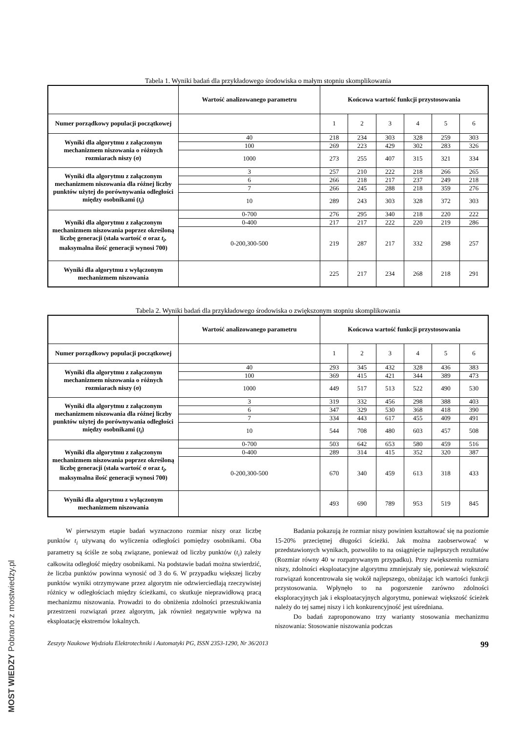MOST WIEDZY Pobrano z mostwiedzy.pl
Tabela 1. Wyniki badań dla przykładowego środowiska o małym stopniu skomplikowania
| | Wartość analizowanego parametru | Końcowa wartość funkcji przystosowania | | | | | |
| --- | --- | --- | --- | --- | --- | --- | --- |
| Numer porządkowy populacji początkowej | | 1 | 2 | 3 | 4 | 5 | 6 |
| Wyniki dla algorytmu z załączonym mechanizmem niszowania o różnych rozmiarach niszy (σ) | 40 | 218 | 234 | 303 | 328 | 259 | 303 |
| | 100 | 269 | 223 | 429 | 302 | 283 | 326 |
| | 1000 | 273 | 255 | 407 | 315 | 321 | 334 |
| Wyniki dla algorytmu z załączonym mechanizmem niszowania dla różnej liczby punktów użytej do porównywania odległości między osobnikami ( t<sub>i</sub> ) | 3 | 257 | 210 | 222 | 218 | 266 | 265 |
| | 6 | 266 | 218 | 217 | 237 | 249 | 218 |
| | 7 | 266 | 245 | 288 | 218 | 359 | 276 |
| | 10 | 289 | 243 | 303 | 328 | 372 | 303 |
| Wyniki dla algorytmu z załączonym mechanizmem niszowania poprzez określoną liczbę generacji (stała wartość σ oraz t<sub>i</sub> , maksymalna ilość generacji wynosi 700) | 0-700 | 276 | 295 | 340 | 218 | 220 | 222 |
| | 0-400 | 217 | 217 | 222 | 220 | 219 | 286 |
| | 0-200,300-500 | 219 | 287 | 217 | 332 | 298 | 257 |
| Wyniki dla algorytmu z wyłączonym mechanizmem niszowania | | 225 | 217 | 234 | 268 | 218 | 291 |
Tabela 2. Wyniki badań dla przykładowego środowiska o zwiększonym stopniu skomplikowania
| | Wartość analizowanego parametru | Końcowa wartość funkcji przystosowania | | | | | |
| --- | --- | --- | --- | --- | --- | --- | --- |
| Numer porządkowy populacji początkowej | | 1 | 2 | 3 | 4 | 5 | 6 |
| Wyniki dla algorytmu z załączonym mechanizmem niszowania o różnych rozmiarach niszy (σ) | 40 | 293 | 345 | 432 | 328 | 436 | 383 |
| | 100 | 369 | 415 | 421 | 344 | 389 | 473 |
| | 1000 | 449 | 517 | 513 | 522 | 490 | 530 |
| Wyniki dla algorytmu z załączonym mechanizmem niszowania dla różnej liczby punktów użytej do porównywania odległości między osobnikami ( t<sub>i</sub> ) | 3 | 319 | 332 | 456 | 298 | 388 | 403 |
| | 6 | 347 | 329 | 530 | 368 | 418 | 390 |
| | 7 | 334 | 443 | 617 | 455 | 409 | 491 |
| | 10 | 544 | 708 | 480 | 603 | 457 | 508 |
| Wyniki dla algorytmu z załączonym mechanizmem niszowania poprzez określoną liczbę generacji (stała wartość σ oraz t<sub>i</sub> , maksymalna ilość generacji wynosi 700) | 0-700 | 503 | 642 | 653 | 580 | 459 | 516 |
| | 0-400 | 289 | 314 | 415 | 352 | 320 | 387 |
| | 0-200,300-500 | 670 | 340 | 459 | 613 | 318 | 433 |
| Wyniki dla algorytmu z wyłączonym mechanizmem niszowania | | 493 | 690 | 789 | 953 | 519 | 845 |
W pierwszym etapie badań wyznaczono rozmiar niszy oraz liczbę punktów t<sub>i</sub> używaną do wyliczenia odległości pomiędzy osobnikami. Oba parametry są ściśle ze sobą związane, ponieważ od liczby punktów (t<sub>i</sub>) zależy całkowita odległość między osobnikami. Na podstawie badań można stwierdzić, że liczba punktów powinna wynosić od 3 do 6. W przypadku większej liczby punktów wyniki otrzymywane przez algorytm nie odzwierciedlają rzeczywistej różnicy w odległościach między ścieżkami, co skutkuje nieprawidłową pracą mechanizmu niszowania. Prowadzi to do obniżenia zdolności przeszukiwania przestrzeni rozwiązań przez algorytm, jak również negatywnie wpływa na eksploatację ekstremów lokalnych.
Badania pokazują że rozmiar niszy powinien kształtować się na poziomie 15-20% przeciętnej długości ścieżki. Jak można zaobserwować w przedstawionych wynikach, pozwoliło to na osiągnięcie najlepszych rezultatów (Rozmiar równy 40 w rozpatrywanym przypadku). Przy zwiększeniu rozmiaru niszy, zdolności eksploatacyjne algorytmu zmniejszały się, ponieważ większość rozwiązań koncentrowała się wokół najlepszego, obniżając ich wartości funkcji przystosowania. Wpłynęło to na pogorszenie zarówno zdolności eksploracyjnych jak i eksploatacyjnych algorytmu, ponieważ większość ścieżek należy do tej samej niszy i ich konkurencyjność jest uśredniana.
Do badań zaproponowano trzy warianty stosowania mechanizmu niszowania: Stosowanie niszowania podczas
Zeszyty Naukowe Wydziału Elektrotechniki i Automatyki PG, ISSN 2353-1290, Nr 36/2013 99